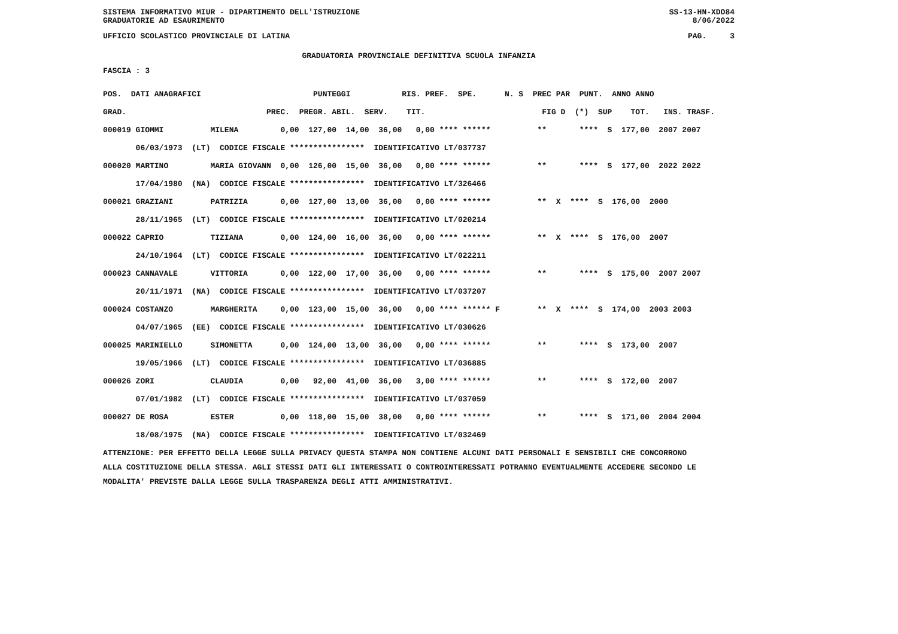SISTEMA INFORMATIVO MIUR - DIPARTIMENTO DELL'ISTRUZIONE SS-13-HN-XDO84
GRADUATORIE AD ESAURIMENTO 8/06/2022
UFFICIO SCOLASTICO PROVINCIALE DI LATINA PAG. 3
GRADUATORIA PROVINCIALE DEFINITIVA SCUOLA INFANZIA
FASCIA : 3
| POS. DATI ANAGRAFICI PUNTEGGI RIS. PREF. SPE. N. S PREC PAR PUNT. ANNO ANNO |
| GRAD. PREC. PREGR. ABIL. SERV. TIT. FIG D (*) SUP TOT. INS. TRASF. |
| 000019 GIOMMI MILENA 0,00 127,00 14,00 36,00 0,00 **** ****** ** **** S 177,00 2007 2007 |
| 06/03/1973 (LT) CODICE FISCALE **************** IDENTIFICATIVO LT/037737 |
| 000020 MARTINO MARIA GIOVANN 0,00 126,00 15,00 36,00 0,00 **** ****** ** **** S 177,00 2022 2022 |
| 17/04/1980 (NA) CODICE FISCALE **************** IDENTIFICATIVO LT/326466 |
| 000021 GRAZIANI PATRIZIA 0,00 127,00 13,00 36,00 0,00 **** ****** ** X **** S 176,00 2000 |
| 28/11/1965 (LT) CODICE FISCALE **************** IDENTIFICATIVO LT/020214 |
| 000022 CAPRIO TIZIANA 0,00 124,00 16,00 36,00 0,00 **** ****** ** X **** S 176,00 2007 |
| 24/10/1964 (LT) CODICE FISCALE **************** IDENTIFICATIVO LT/022211 |
| 000023 CANNAVALE VITTORIA 0,00 122,00 17,00 36,00 0,00 **** ****** ** **** S 175,00 2007 2007 |
| 20/11/1971 (NA) CODICE FISCALE **************** IDENTIFICATIVO LT/037207 |
| 000024 COSTANZO MARGHERITA 0,00 123,00 15,00 36,00 0,00 **** ****** F ** X **** S 174,00 2003 2003 |
| 04/07/1965 (EE) CODICE FISCALE **************** IDENTIFICATIVO LT/030626 |
| 000025 MARINIELLO SIMONETTA 0,00 124,00 13,00 36,00 0,00 **** ****** ** **** S 173,00 2007 |
| 19/05/1966 (LT) CODICE FISCALE **************** IDENTIFICATIVO LT/036885 |
| 000026 ZORI CLAUDIA 0,00 92,00 41,00 36,00 3,00 **** ****** ** **** S 172,00 2007 |
| 07/01/1982 (LT) CODICE FISCALE **************** IDENTIFICATIVO LT/037059 |
| 000027 DE ROSA ESTER 0,00 118,00 15,00 38,00 0,00 **** ****** ** **** S 171,00 2004 2004 |
| 18/08/1975 (NA) CODICE FISCALE **************** IDENTIFICATIVO LT/032469 |
ATTENZIONE: PER EFFETTO DELLA LEGGE SULLA PRIVACY QUESTA STAMPA NON CONTIENE ALCUNI DATI PERSONALI E SENSIBILI CHE CONCORRONO
ALLA COSTITUZIONE DELLA STESSA. AGLI STESSI DATI GLI INTERESSATI O CONTROINTERESSATI POTRANNO EVENTUALMENTE ACCEDERE SECONDO LE
MODALITA' PREVISTE DALLA LEGGE SULLA TRASPARENZA DEGLI ATTI AMMINISTRATIVI.